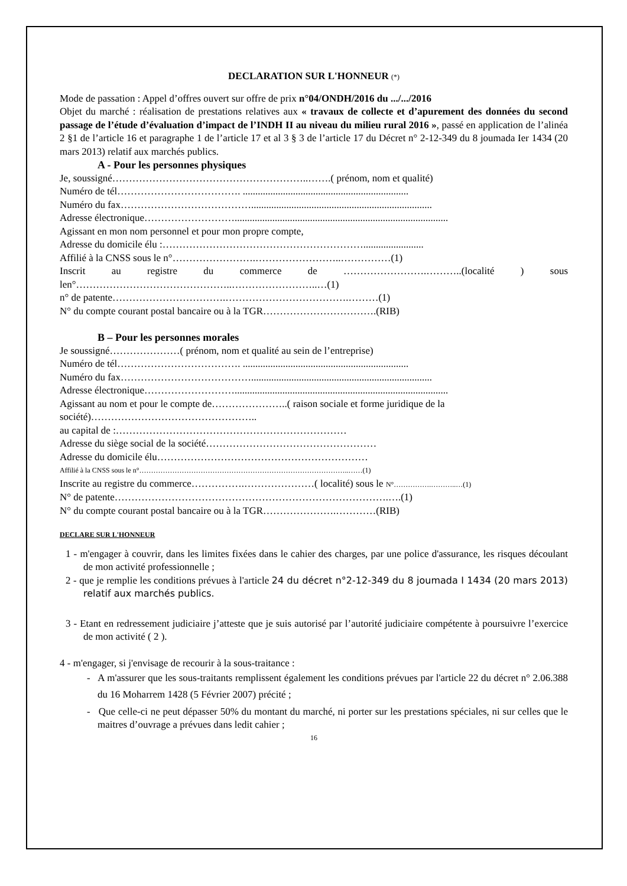DECLARATION SUR L'HONNEUR (*)
Mode de passation : Appel d’offres ouvert sur offre de prix n°04/ONDH/2016 du .../.../2016
Objet du marché : réalisation de prestations relatives aux « travaux de collecte et d’apurement des données du second passage de l’étude d’évaluation d’impact de l’INDH II au niveau du milieu rural 2016 », passé en application de l’alinéa 2 §1 de l’article 16 et paragraphe 1 de l’article 17 et al 3 § 3 de l’article 17 du Décret n° 2-12-349 du 8 joumada Ier 1434 (20 mars 2013) relatif aux marchés publics.
A - Pour les personnes physiques
Je, soussigné…………………………………………………..…….( prénom, nom et qualité)
Numéro de tél………………………………. ..................................................................
Numéro du fax…………………………………........................................................................
Adresse électronique……………………….....................................................................................
Agissant en mon nom personnel et pour mon propre compte,
Adresse du domicile élu :……………………………………………………........................
Affilié à la CNSS sous le n°…………………….……………………..……………(1)
Inscrit au registre du commerce de …………………….………..(localité ) sous len°………………………………………..……………………..…(1)
n° de patente…………………………….……………………………….………(1)
N° du compte courant postal bancaire ou à la TGR…………………………….(RIB)
B – Pour les personnes morales
Je soussigné…………………( prénom, nom et qualité au sein de l’entreprise)
Numéro de tél………………………………. ..................................................................
Numéro du fax…………………………………........................................................................
Adresse électronique……………………….....................................................................................
Agissant au nom et pour le compte de…………………..( raison sociale et forme juridique de la société)…………………………………………..
au capital de :……………………………………………………………
Adresse du siège social de la société……………………………………………
Adresse du domicile élu………………………………………………………
Affilié à la CNSS sous le n°……………………………………………………………………………..……(1)
Inscrite au registre du commerce…………….…………………( localité) sous le N°…………….………..…(1)
N° de patente……………………………………………………………………….….(1)
N° du compte courant postal bancaire ou à la TGR………………….…………(RIB)
DECLARE SUR L'HONNEUR
1 - m'engager à couvrir, dans les limites fixées dans le cahier des charges, par une police d'assurance, les risques découlant de mon activité professionnelle ;
2 - que je remplie les conditions prévues à l'article 24 du décret n°2-12-349 du 8 joumada I 1434 (20 mars 2013) relatif aux marchés publics.
3 - Etant en redressement judiciaire j’atteste que je suis autorisé par l’autorité judiciaire compétente à poursuivre l’exercice de mon activité ( 2 ).
4 - m'engager, si j'envisage de recourir à la sous-traitance :
- A m'assurer que les sous-traitants remplissent également les conditions prévues par l'article 22 du décret n° 2.06.388 du 16 Moharrem 1428 (5 Février 2007) précité ;
- Que celle-ci ne peut dépasser 50% du montant du marché, ni porter sur les prestations spéciales, ni sur celles que le maitres d’ouvrage a prévues dans ledit cahier ;
16